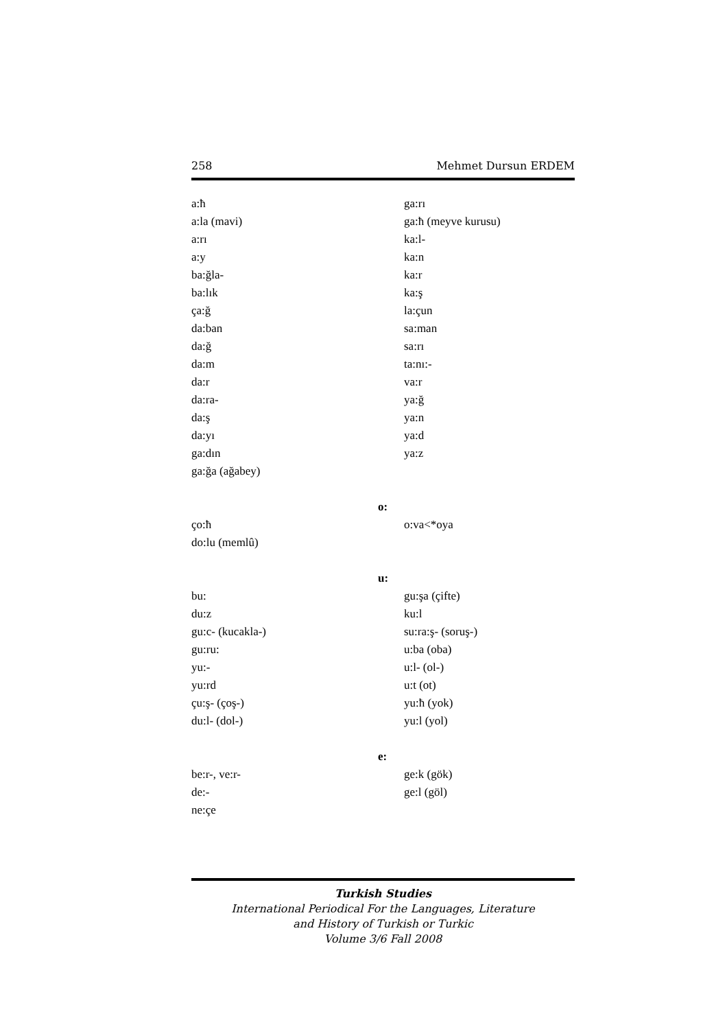258 Mehmet Dursun ERDEM
a:ħ
a:la (mavi)
a:rı
a:y
ba:ğla-
ba:lık
ça:ğ
da:ban
da:ğ
da:m
da:r
da:ra-
da:ş
da:yı
ga:dın
ga:ğa (ağabey)
ga:rı
ga:ħ (meyve kurusu)
ka:l-
ka:n
ka:r
ka:ş
la:çun
sa:man
sa:rı
ta:nı:-
va:r
ya:ğ
ya:n
ya:d
ya:z
o:
ço:ħ
do:lu (memlû)
o:va<*oya
u:
bu:
du:z
gu:c- (kucakla-)
gu:ru:
yu:-
yu:rd
çu:ş- (çoş-)
du:l- (dol-)
gu:şa (çifte)
ku:l
su:ra:ş- (soruş-)
u:ba (oba)
u:l- (ol-)
u:t (ot)
yu:ħ (yok)
yu:l (yol)
e:
be:r-, ve:r-
de:-
ne:çe
ge:k (gök)
ge:l (göl)
Turkish Studies
International Periodical For the Languages, Literature
and History of Turkish or Turkic
Volume 3/6 Fall 2008